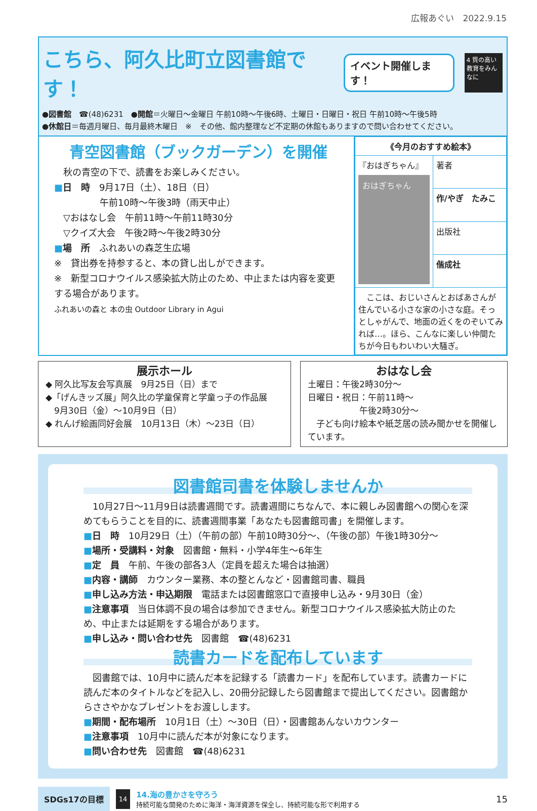広報あぐい　2022.9.15
こちら、阿久比町立図書館です！
イベント開催します！
4 質の高い教育をみんなに
●図書館　☎(48)6231　●開館＝火曜日～金曜日 午前10時～午後6時、土曜日・日曜日・祝日 午前10時～午後5時
●休館日＝毎週月曜日、毎月最終木曜日　※　その他、館内整理など不定期の休館もありますので問い合わせてください。
青空図書館（ブックガーデン）を開催
　秋の青空の下で、読書をお楽しみください。
■日　時　9月17日（土）、18日（日）
　　　　　午前10時～午後3時（雨天中止）
　▽おはなし会　午前11時～午前11時30分
　▽クイズ大会　午後2時～午後2時30分
■場　所　ふれあいの森芝生広場
※　貸出券を持参すると、本の貸し出しができます。
※　新型コロナウイルス感染拡大防止のため、中止または内容を変更する場合があります。
ふれあいの森と 本の虫 Outdoor Library in Agui
| 《今月のおすすめ絵本》 | |
| --- | --- |
| 『おはぎちゃん』 おはぎちゃん | 著者 |
| | 作/やぎ たみこ |
| | 出版社 |
| | 偕成社 |
| ここは、おじいさんとおばあさんが住んでいる小さな家の小さな庭。そっとしゃがんで、地面の近くをのぞいてみれば…。ほら、こんなに楽しい仲間たちが今日もわいわい大騒ぎ。 | |
展示ホール
◆ 阿久比写友会写真展　9月25日（日）まで
◆「げんきッズ展」阿久比の学童保育と学童っ子の作品展
　9月30日（金）～10月9日（日）
◆ れんげ絵画同好会展　10月13日（木）～23日（日）
おはなし会
土曜日：午後2時30分～
日曜日・祝日：午前11時～
　　　　　　午後2時30分～
　子ども向け絵本や紙芝居の読み聞かせを開催しています。
図書館司書を体験しませんか
　10月27日～11月9日は読書週間です。読書週間にちなんで、本に親しみ図書館への関心を深めてもらうことを目的に、読書週間事業「あなたも図書館司書」を開催します。
■日　時　10月29日（土）（午前の部）午前10時30分～、（午後の部）午後1時30分～
■場所・受講料・対象　図書館・無料・小学4年生～6年生
■定　員　午前、午後の部各3人（定員を超えた場合は抽選）
■内容・講師　カウンター業務、本の整とんなど・図書館司書、職員
■申し込み方法・申込期限　電話または図書館窓口で直接申し込み・9月30日（金）
■注意事項　当日体調不良の場合は参加できません。新型コロナウイルス感染拡大防止のため、中止または延期をする場合があります。
■申し込み・問い合わせ先　図書館　☎(48)6231
読書カードを配布しています
　図書館では、10月中に読んだ本を記録する「読書カード」を配布しています。読書カードに読んだ本のタイトルなどを記入し、20冊分記録したら図書館まで提出してください。図書館からささやかなプレゼントをお渡しします。
■期間・配布場所　10月1日（土）～30日（日）・図書館あんないカウンター
■注意事項　10月中に読んだ本が対象になります。
■問い合わせ先　図書館　☎(48)6231
SDGs17の目標 14
14.海の豊かさを守ろう
持続可能な開発のために海洋・海洋資源を保全し、持続可能な形で利用する
15